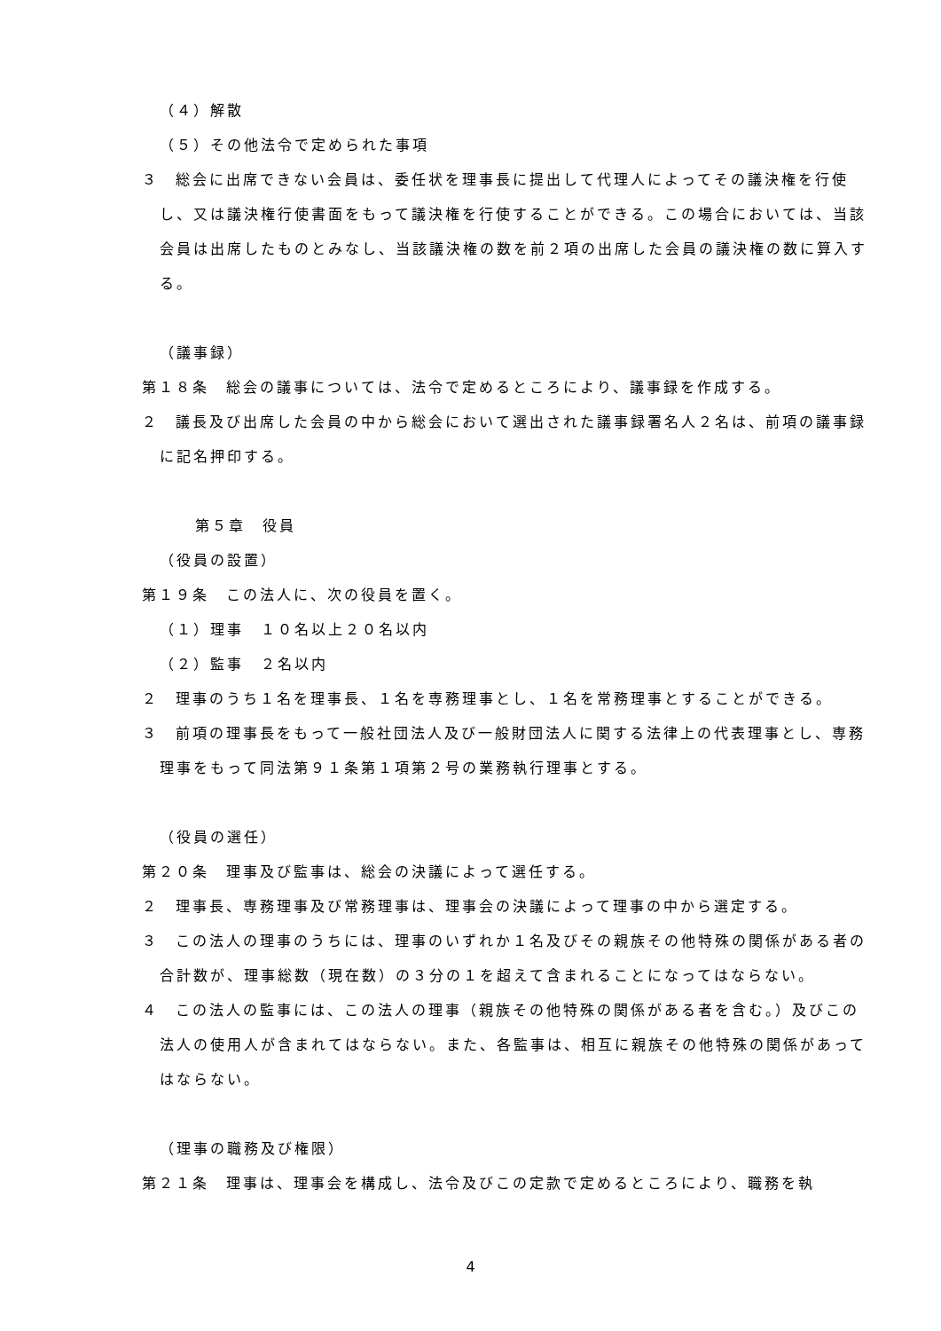（４）解散
（５）その他法令で定められた事項
３　総会に出席できない会員は、委任状を理事長に提出して代理人によってその議決権を行使し、又は議決権行使書面をもって議決権を行使することができる。この場合においては、当該会員は出席したものとみなし、当該議決権の数を前２項の出席した会員の議決権の数に算入する。
（議事録）
第１８条　総会の議事については、法令で定めるところにより、議事録を作成する。
２　議長及び出席した会員の中から総会において選出された議事録署名人２名は、前項の議事録に記名押印する。
第５章　役員
（役員の設置）
第１９条　この法人に、次の役員を置く。
（１）理事　１０名以上２０名以内
（２）監事　２名以内
２　理事のうち１名を理事長、１名を専務理事とし、１名を常務理事とすることができる。
３　前項の理事長をもって一般社団法人及び一般財団法人に関する法律上の代表理事とし、専務理事をもって同法第９１条第１項第２号の業務執行理事とする。
（役員の選任）
第２０条　理事及び監事は、総会の決議によって選任する。
２　理事長、専務理事及び常務理事は、理事会の決議によって理事の中から選定する。
３　この法人の理事のうちには、理事のいずれか１名及びその親族その他特殊の関係がある者の合計数が、理事総数（現在数）の３分の１を超えて含まれることになってはならない。
４　この法人の監事には、この法人の理事（親族その他特殊の関係がある者を含む。）及びこの法人の使用人が含まれてはならない。また、各監事は、相互に親族その他特殊の関係があってはならない。
（理事の職務及び権限）
第２１条　理事は、理事会を構成し、法令及びこの定款で定めるところにより、職務を執
4